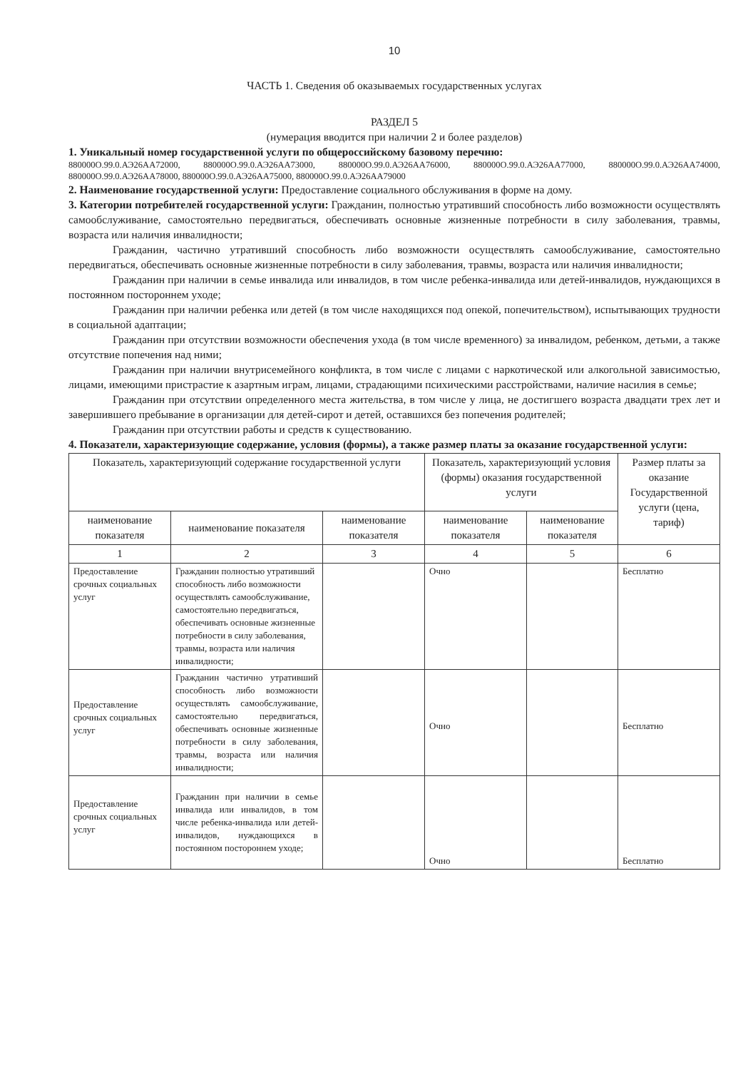10
ЧАСТЬ 1. Сведения об оказываемых государственных услугах
РАЗДЕЛ 5
(нумерация вводится при наличии 2 и более разделов)
1. Уникальный номер государственной услуги по общероссийскому базовому перечню:
880000О.99.0.АЭ26АА72000, 880000О.99.0.АЭ26АА73000, 880000О.99.0.АЭ26АА76000, 880000О.99.0.АЭ26АА77000, 880000О.99.0.АЭ26АА74000, 880000О.99.0.АЭ26АА78000, 880000О.99.0.АЭ26АА75000, 880000О.99.0.АЭ26АА79000
2. Наименование государственной услуги: Предоставление социального обслуживания в форме на дому.
3. Категории потребителей государственной услуги: Гражданин, полностью утративший способность либо возможности осуществлять самообслуживание, самостоятельно передвигаться, обеспечивать основные жизненные потребности в силу заболевания, травмы, возраста или наличия инвалидности;
Гражданин, частично утративший способность либо возможности осуществлять самообслуживание, самостоятельно передвигаться, обеспечивать основные жизненные потребности в силу заболевания, травмы, возраста или наличия инвалидности;
Гражданин при наличии в семье инвалида или инвалидов, в том числе ребенка-инвалида или детей-инвалидов, нуждающихся в постоянном постороннем уходе;
Гражданин при наличии ребенка или детей (в том числе находящихся под опекой, попечительством), испытывающих трудности в социальной адаптации;
Гражданин при отсутствии возможности обеспечения ухода (в том числе временного) за инвалидом, ребенком, детьми, а также отсутствие попечения над ними;
Гражданин при наличии внутрисемейного конфликта, в том числе с лицами с наркотической или алкогольной зависимостью, лицами, имеющими пристрастие к азартным играм, лицами, страдающими психическими расстройствами, наличие насилия в семье;
Гражданин при отсутствии определенного места жительства, в том числе у лица, не достигшего возраста двадцати трех лет и завершившего пребывание в организации для детей-сирот и детей, оставшихся без попечения родителей;
Гражданин при отсутствии работы и средств к существованию.
4. Показатели, характеризующие содержание, условия (формы), а также размер платы за оказание государственной услуги:
| Показатель, характеризующий содержание государственной услуги | | | Показатель, характеризующий условия (формы) оказания государственной услуги | | Размер платы за оказание Государственной услуги (цена, тариф) |
| --- | --- | --- | --- | --- | --- |
| наименование показателя | наименование показателя | наименование показателя | наименование показателя | наименование показателя | |
| 1 | 2 | 3 | 4 | 5 | 6 |
| Предоставление срочных социальных услуг | Гражданин полностью утративший способность либо возможности осуществлять самообслуживание, самостоятельно передвигаться, обеспечивать основные жизненные потребности в силу заболевания, травмы, возраста или наличия инвалидности; | | Очно | | Бесплатно |
| Предоставление срочных социальных услуг | Гражданин частично утративший способность либо возможности осуществлять самообслуживание, самостоятельно передвигаться, обеспечивать основные жизненные потребности в силу заболевания, травмы, возраста или наличия инвалидности; | | Очно | | Бесплатно |
| Предоставление срочных социальных услуг | Гражданин при наличии в семье инвалида или инвалидов, в том числе ребенка-инвалида или детей-инвалидов, нуждающихся в постоянном постороннем уходе; | | Очно | | Бесплатно |